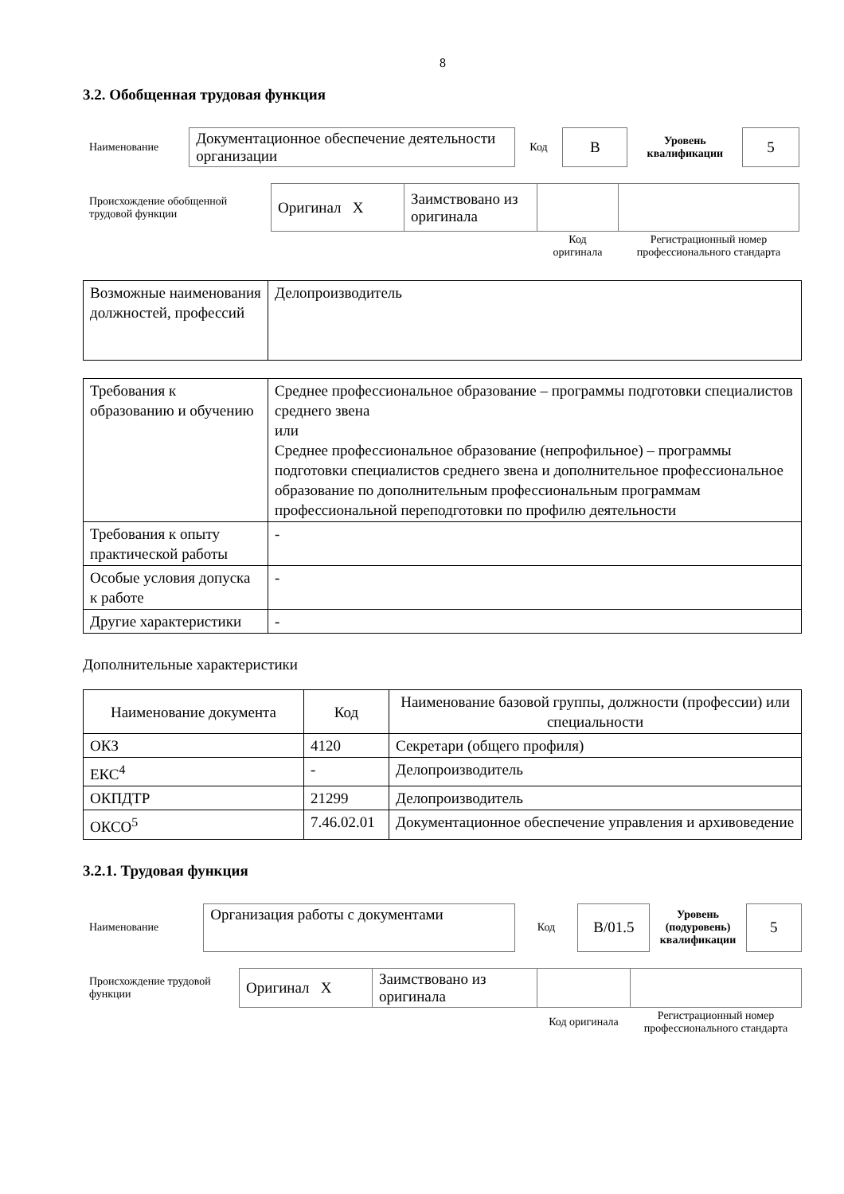8
3.2. Обобщенная трудовая функция
| Наименование | Документационное обеспечение деятельности организации | Код | B | Уровень квалификации | 5 |
| Происхождение обобщенной трудовой функции | Оригинал X | Заимствовано из оригинала | | |
| | | | Код оригинала | Регистрационный номер профессионального стандарта |
| Возможные наименования должностей, профессий | Делопроизводитель |
| Требования к образованию и обучению | Среднее профессиональное образование – программы подготовки специалистов среднего звена или Среднее профессиональное образование (непрофильное) – программы подготовки специалистов среднего звена и дополнительное профессиональное образование по дополнительным профессиональным программам профессиональной переподготовки по профилю деятельности |
| Требования к опыту практической работы | - |
| Особые условия допуска к работе | - |
| Другие характеристики | - |
Дополнительные характеристики
| Наименование документа | Код | Наименование базовой группы, должности (профессии) или специальности |
| ОКЗ | 4120 | Секретари (общего профиля) |
| ЕКС<sup>4</sup> | - | Делопроизводитель |
| ОКПДТР | 21299 | Делопроизводитель |
| ОКСО<sup>5</sup> | 7.46.02.01 | Документационное обеспечение управления и архивоведение |
3.2.1. Трудовая функция
| Наименование | Организация работы с документами | Код | B/01.5 | Уровень (подуровень) квалификации | 5 |
| Происхождение трудовой функции | Оригинал X | Заимствовано из оригинала | | |
| | | | Код оригинала | Регистрационный номер профессионального стандарта |